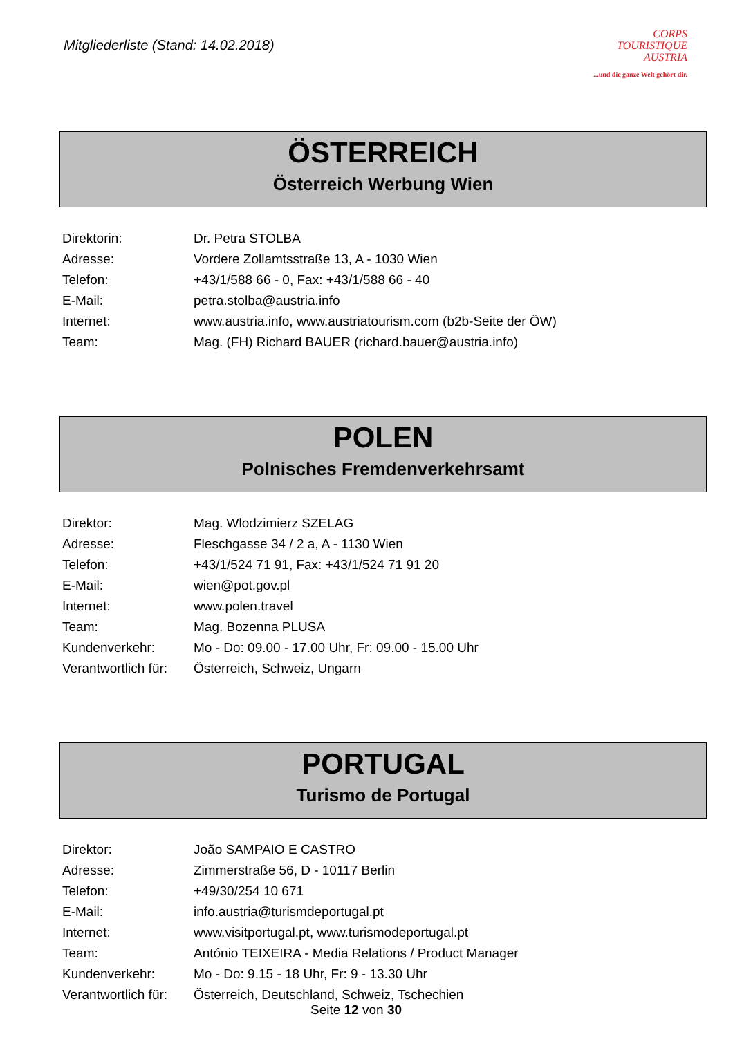Mitgliederliste (Stand: 14.02.2018)
CORPS
TOURISTIQUE
AUSTRIA
...und die ganze Welt gehört dir.
ÖSTERREICH
Österreich Werbung Wien
| Direktorin: | Dr. Petra STOLBA |
| Adresse: | Vordere Zollamtsstraße 13, A - 1030 Wien |
| Telefon: | +43/1/588 66 - 0, Fax: +43/1/588 66 - 40 |
| E-Mail: | petra.stolba@austria.info |
| Internet: | www.austria.info , www.austriatourism.com (b2b-Seite der ÖW) |
| Team: | Mag. (FH) Richard BAUER ( richard.bauer@austria.info ) |
POLEN
Polnisches Fremdenverkehrsamt
| Direktor: | Mag. Wlodzimierz SZELAG |
| Adresse: | Fleschgasse 34 / 2 a, A - 1130 Wien |
| Telefon: | +43/1/524 71 91, Fax: +43/1/524 71 91 20 |
| E-Mail: | wien@pot.gov.pl |
| Internet: | www.polen.travel |
| Team: | Mag. Bozenna PLUSA |
| Kundenverkehr: | Mo - Do: 09.00 - 17.00 Uhr, Fr: 09.00 - 15.00 Uhr |
| Verantwortlich für: | Österreich, Schweiz, Ungarn |
PORTUGAL
Turismo de Portugal
| Direktor: | João SAMPAIO E CASTRO |
| Adresse: | Zimmerstraße 56, D - 10117 Berlin |
| Telefon: | +49/30/254 10 671 |
| E-Mail: | info.austria@turismdeportugal.pt |
| Internet: | www.visitportugal.pt , www.turismodeportugal.pt |
| Team: | António TEIXEIRA - Media Relations / Product Manager |
| Kundenverkehr: | Mo - Do: 9.15 - 18 Uhr, Fr: 9 - 13.30 Uhr |
| Verantwortlich für: | Österreich, Deutschland, Schweiz, Tschechien |
Seite 12 von 30